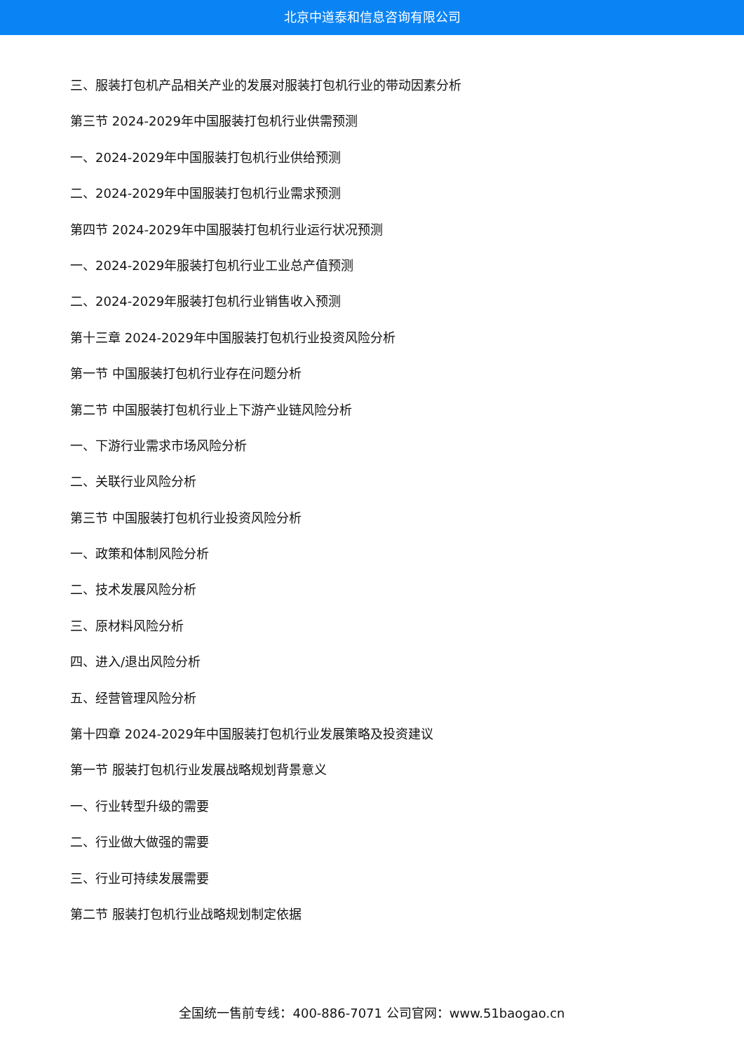北京中道泰和信息咨询有限公司
三、服装打包机产品相关产业的发展对服装打包机行业的带动因素分析
第三节 2024-2029年中国服装打包机行业供需预测
一、2024-2029年中国服装打包机行业供给预测
二、2024-2029年中国服装打包机行业需求预测
第四节 2024-2029年中国服装打包机行业运行状况预测
一、2024-2029年服装打包机行业工业总产值预测
二、2024-2029年服装打包机行业销售收入预测
第十三章 2024-2029年中国服装打包机行业投资风险分析
第一节 中国服装打包机行业存在问题分析
第二节 中国服装打包机行业上下游产业链风险分析
一、下游行业需求市场风险分析
二、关联行业风险分析
第三节 中国服装打包机行业投资风险分析
一、政策和体制风险分析
二、技术发展风险分析
三、原材料风险分析
四、进入/退出风险分析
五、经营管理风险分析
第十四章 2024-2029年中国服装打包机行业发展策略及投资建议
第一节 服装打包机行业发展战略规划背景意义
一、行业转型升级的需要
二、行业做大做强的需要
三、行业可持续发展需要
第二节 服装打包机行业战略规划制定依据
全国统一售前专线：400-886-7071 公司官网：www.51baogao.cn